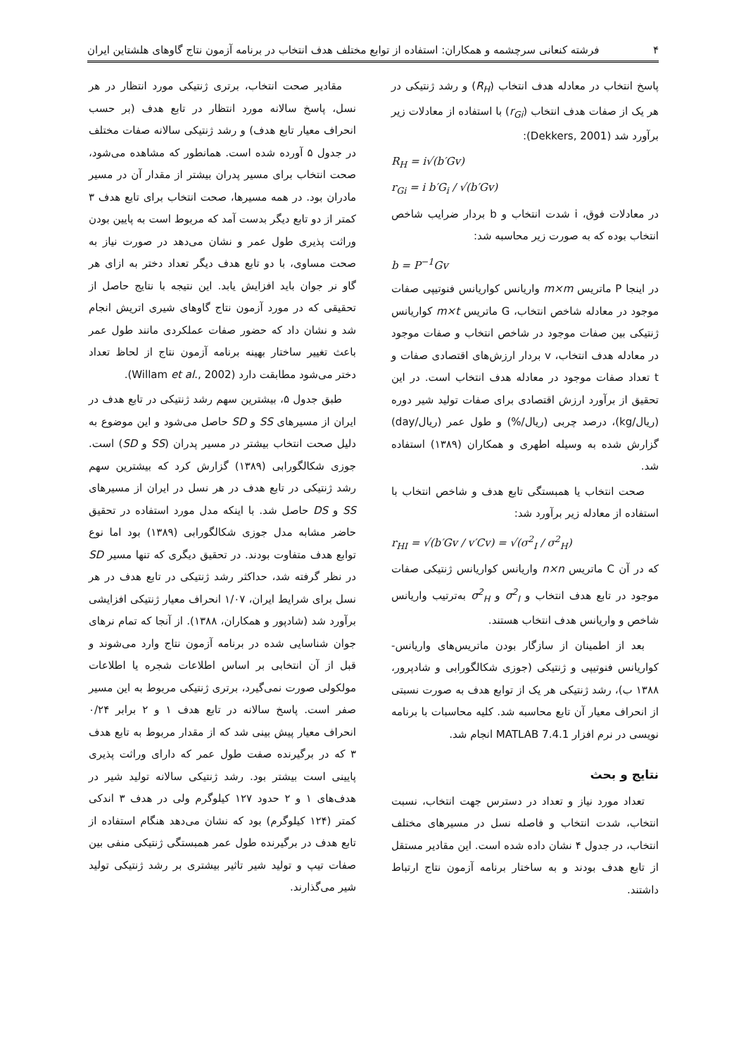۴ فرشته کنعانی سرچشمه و همکاران: استفاده از توابع مختلف هدف انتخاب در برنامه آزمون نتاج گاوهای هلشتاین ایران
پاسخ انتخاب در معادله هدف انتخاب (R<sub>H</sub>) و رشد ژنتیکی در هر یک از صفات هدف انتخاب (r<sub>Gi</sub>) با استفاده از معادلات زیر برآورد شد (Dekkers, 2001):
R<sub>H</sub> = i√(b′Gv)
r<sub>Gi</sub> = i b′G<sub>i</sub> / √(b′Gv)
در معادلات فوق، i شدت انتخاب و b بردار ضرایب شاخص انتخاب بوده که به صورت زیر محاسبه شد:
b = P<sup>−1</sup>Gv
در اینجا P ماتریس m×m واریانس کواریانس فنوتیپی صفات موجود در معادله شاخص انتخاب، G ماتریس m×t کواریانس ژنتیکی بین صفات موجود در شاخص انتخاب و صفات موجود در معادله هدف انتخاب، v بردار ارزش‌های اقتصادی صفات و t تعداد صفات موجود در معادله هدف انتخاب است. در این تحقیق از برآورد ارزش اقتصادی برای صفات تولید شیر دوره (ریال/kg)، درصد چربی (ریال/%) و طول عمر (ریال/day) گزارش شده به وسیله اطهری و همکاران (۱۳۸۹) استفاده شد.
صحت انتخاب یا همبستگی تابع هدف و شاخص انتخاب با استفاده از معادله زیر برآورد شد:
r<sub>HI</sub> = √(b′Gv / v′Cv) = √(σ<sup>2</sup><sub>I</sub> / σ<sup>2</sup><sub>H</sub>)
که در آن C ماتریس n×n واریانس کواریانس ژنتیکی صفات موجود در تابع هدف انتخاب و σ<sup>2</sup><sub>I</sub> و σ<sup>2</sup><sub>H</sub> به‌ترتیب واریانس شاخص و واریانس هدف انتخاب هستند.
بعد از اطمینان از سازگار بودن ماتریس‌های واریانس-کواریانس فنوتیپی و ژنتیکی (جوزی شکالگورابی و شادپرور، ۱۳۸۸ ب)، رشد ژنتیکی هر یک از توابع هدف به صورت نسبتی از انحراف معیار آن تابع محاسبه شد. کلیه محاسبات با برنامه نویسی در نرم افزار MATLAB 7.4.1 انجام شد.
نتایج و بحث
تعداد مورد نیاز و تعداد در دسترس جهت انتخاب، نسبت انتخاب، شدت انتخاب و فاصله نسل در مسیرهای مختلف انتخاب، در جدول ۴ نشان داده شده است. این مقادیر مستقل از تابع هدف بودند و به ساختار برنامه آزمون نتاج ارتباط داشتند.
مقادیر صحت انتخاب، برتری ژنتیکی مورد انتظار در هر نسل، پاسخ سالانه مورد انتظار در تابع هدف (بر حسب انحراف معیار تابع هدف) و رشد ژنتیکی سالانه صفات مختلف در جدول ۵ آورده شده است. همانطور که مشاهده می‌شود، صحت انتخاب برای مسیر پدران بیشتر از مقدار آن در مسیر مادران بود. در همه مسیرها، صحت انتخاب برای تابع هدف ۳ کمتر از دو تابع دیگر بدست آمد که مربوط است به پایین بودن وراثت پذیری طول عمر و نشان می‌دهد در صورت نیاز به صحت مساوی، با دو تابع هدف دیگر تعداد دختر به ازای هر گاو نر جوان باید افزایش یابد. این نتیجه با نتایج حاصل از تحقیقی که در مورد آزمون نتاج گاوهای شیری اتریش انجام شد و نشان داد که حضور صفات عملکردی مانند طول عمر باعث تغییر ساختار بهینه برنامه آزمون نتاج از لحاظ تعداد دختر می‌شود مطابقت دارد (Willam et al., 2002).
طبق جدول ۵، بیشترین سهم رشد ژنتیکی در تابع هدف در ایران از مسیرهای SS و SD حاصل می‌شود و این موضوع به دلیل صحت انتخاب بیشتر در مسیر پدران (SS و SD) است. جوزی شکالگورابی (۱۳۸۹) گزارش کرد که بیشترین سهم رشد ژنتیکی در تابع هدف در هر نسل در ایران از مسیرهای SS و DS حاصل شد. با اینکه مدل مورد استفاده در تحقیق حاضر مشابه مدل جوزی شکالگورابی (۱۳۸۹) بود اما نوع توابع هدف متفاوت بودند. در تحقیق دیگری که تنها مسیر SD در نظر گرفته شد، حداکثر رشد ژنتیکی در تابع هدف در هر نسل برای شرایط ایران، ۱/۰۷ انحراف معیار ژنتیکی افزایشی برآورد شد (شادپور و همکاران، ۱۳۸۸). از آنجا که تمام نرهای جوان شناسایی شده در برنامه آزمون نتاج وارد می‌شوند و قبل از آن انتخابی بر اساس اطلاعات شجره یا اطلاعات مولکولی صورت نمی‌گیرد، برتری ژنتیکی مربوط به این مسیر صفر است. پاسخ سالانه در تابع هدف ۱ و ۲ برابر ۰/۲۴ انحراف معیار پیش بینی شد که از مقدار مربوط به تابع هدف ۳ که در برگیرنده صفت طول عمر که دارای وراثت پذیری پایینی است بیشتر بود. رشد ژنتیکی سالانه تولید شیر در هدف‌های ۱ و ۲ حدود ۱۲۷ کیلوگرم ولی در هدف ۳ اندکی کمتر (۱۲۴ کیلوگرم) بود که نشان می‌دهد هنگام استفاده از تابع هدف در برگیرنده طول عمر همبستگی ژنتیکی منفی بین صفات تیپ و تولید شیر تاثیر بیشتری بر رشد ژنتیکی تولید شیر می‌گذارند.